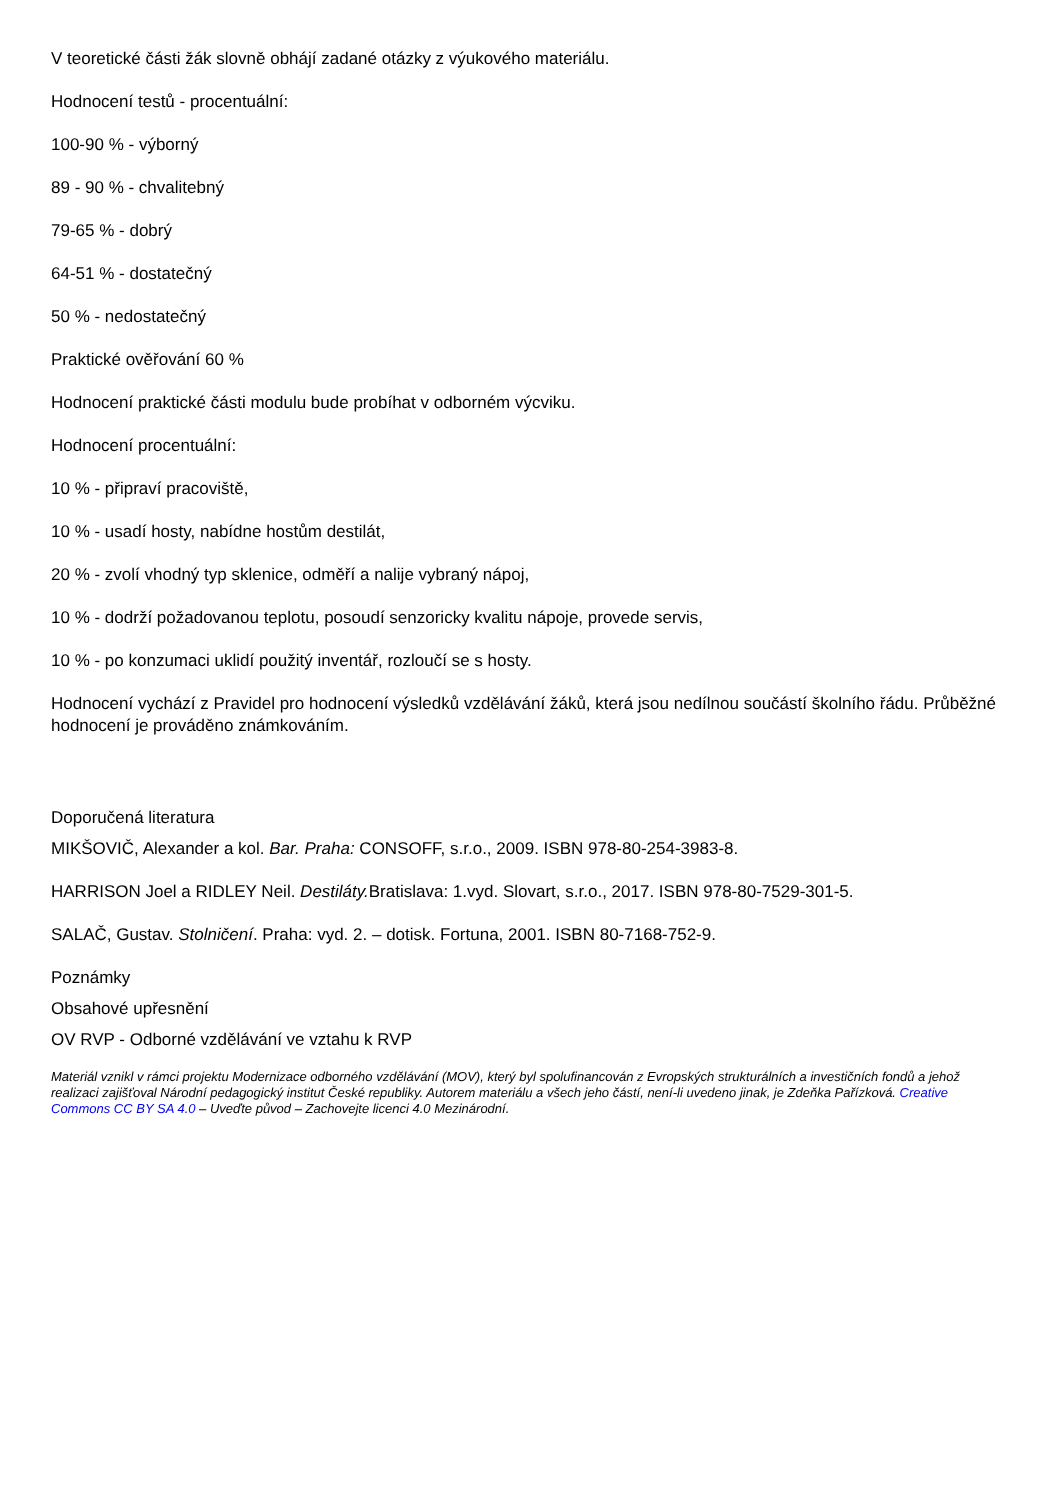V teoretické části žák slovně obhájí zadané otázky z výukového materiálu.
Hodnocení testů - procentuální:
100-90 % - výborný
89 - 90 % - chvalitebný
79-65 % - dobrý
64-51 % - dostatečný
50 % - nedostatečný
Praktické ověřování 60 %
Hodnocení praktické části modulu bude probíhat v odborném výcviku.
Hodnocení procentuální:
10 % - připraví pracoviště,
10 % - usadí hosty, nabídne hostům destilát,
20 % - zvolí vhodný typ sklenice, odměří a nalije vybraný nápoj,
10 % - dodrží požadovanou teplotu, posoudí senzoricky kvalitu nápoje, provede servis,
10 % - po konzumaci uklidí použitý inventář, rozloučí se s hosty.
Hodnocení vychází z Pravidel pro hodnocení výsledků vzdělávání žáků, která jsou nedílnou součástí školního řádu. Průběžné hodnocení je prováděno známkováním.
Doporučená literatura
MIKŠOVIČ, Alexander a kol. Bar. Praha: CONSOFF, s.r.o., 2009. ISBN 978-80-254-3983-8.
HARRISON Joel a RIDLEY Neil. Destiláty. Bratislava: 1.vyd. Slovart, s.r.o., 2017. ISBN 978-80-7529-301-5.
SALAČ, Gustav. Stolničení. Praha: vyd. 2. – dotisk. Fortuna, 2001. ISBN 80-7168-752-9.
Poznámky
Obsahové upřesnění
OV RVP - Odborné vzdělávání ve vztahu k RVP
Materiál vznikl v rámci projektu Modernizace odborného vzdělávání (MOV), který byl spolufinancován z Evropských strukturálních a investičních fondů a jehož realizaci zajišťoval Národní pedagogický institut České republiky. Autorem materiálu a všech jeho částí, není-li uvedeno jinak, je Zdeňka Pařízková. Creative Commons CC BY SA 4.0 – Uveďte původ – Zachovejte licenci 4.0 Mezinárodní.